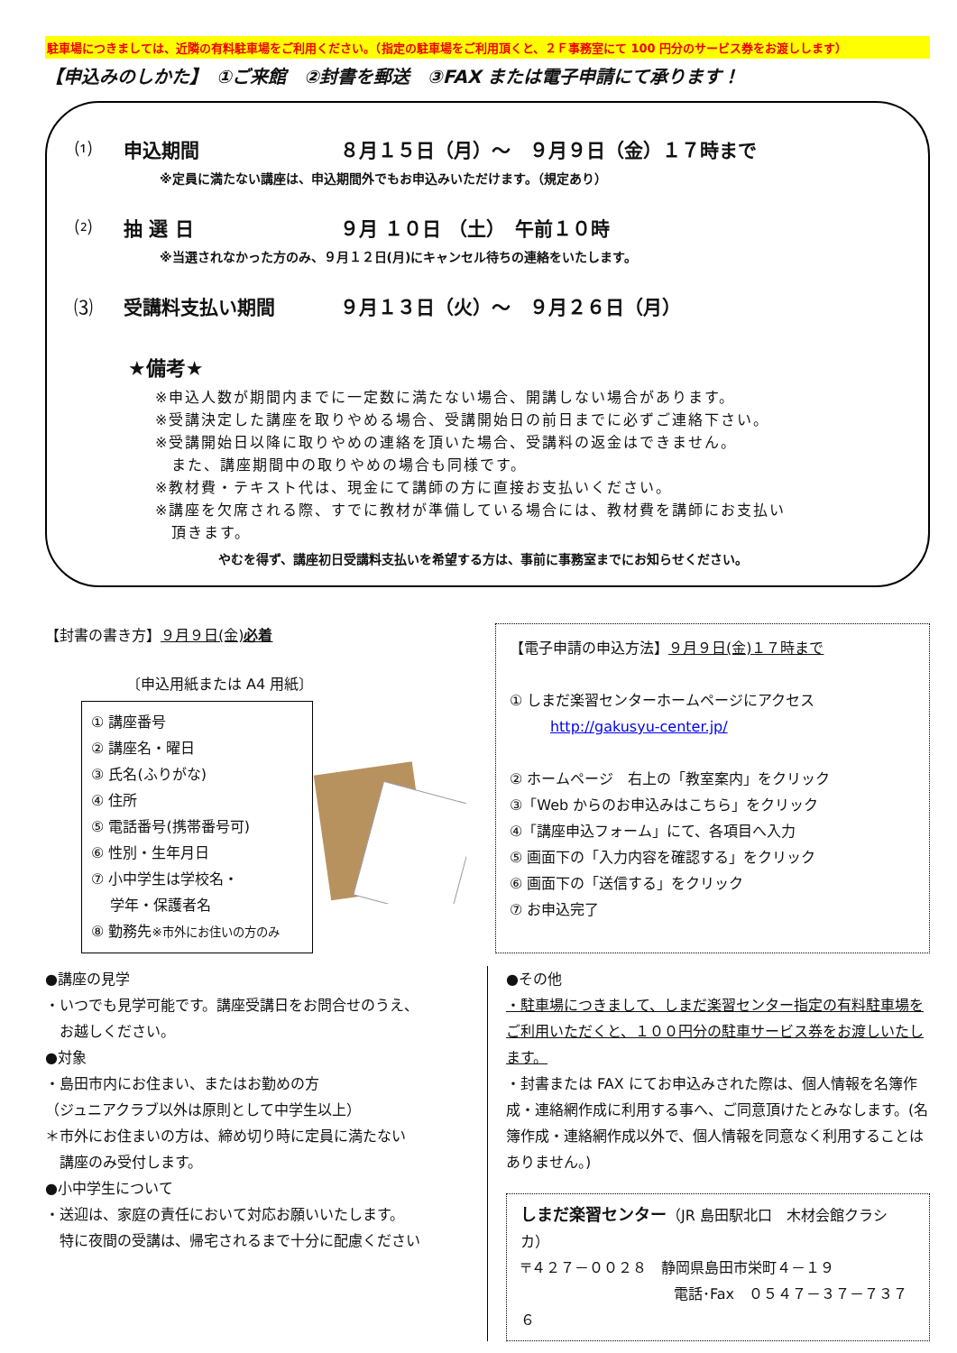駐車場につきましては、近隣の有料駐車場をご利用ください。（指定の駐車場をご利用頂くと、２Ｆ事務室にて 100 円分のサービス券をお渡しします）
【申込みのしかた】　①ご来館　②封書を郵送　③FAX または電子申請にて承ります！
⑴ 申込期間 ８月１５日（月）～　９月９日（金）１７時まで
※定員に満たない講座は、申込期間外でもお申込みいただけます。（規定あり）
⑵ 抽 選 日 ９月 １０日 （土）　午前１０時
※当選されなかった方のみ、９月１２日(月)にキャンセル待ちの連絡をいたします。
⑶ 受講料支払い期間 ９月１３日（火）～　９月２６日（月）
★備考★
※申込人数が期間内までに一定数に満たない場合、開講しない場合があります。
※受講決定した講座を取りやめる場合、受講開始日の前日までに必ずご連絡下さい。
※受講開始日以降に取りやめの連絡を頂いた場合、受講料の返金はできません。
　また、講座期間中の取りやめの場合も同様です。
※教材費・テキスト代は、現金にて講師の方に直接お支払いください。
※講座を欠席される際、すでに教材が準備している場合には、教材費を講師にお支払い
　頂きます。
やむを得ず、講座初日受講料支払いを希望する方は、事前に事務室までにお知らせください。
【封書の書き方】９月９日(金)必着
〔申込用紙または A4 用紙〕
① 講座番号
② 講座名・曜日
③ 氏名(ふりがな)
④ 住所
⑤ 電話番号(携帯番号可)
⑥ 性別・生年月日
⑦ 小中学生は学校名・
　 学年・保護者名
⑧ 勤務先※市外にお住いの方のみ
【電子申請の申込方法】９月９日(金)１７時まで
① しまだ楽習センターホームページにアクセス
http://gakusyu-center.jp/
② ホームページ　右上の「教室案内」をクリック
③「Web からのお申込みはこちら」をクリック
④「講座申込フォーム」にて、各項目へ入力
⑤ 画面下の「入力内容を確認する」をクリック
⑥ 画面下の「送信する」をクリック
⑦ お申込完了
●講座の見学
・いつでも見学可能です。講座受講日をお問合せのうえ、
　お越しください。
●対象
・島田市内にお住まい、またはお勤めの方
（ジュニアクラブ以外は原則として中学生以上）
＊市外にお住まいの方は、締め切り時に定員に満たない
　講座のみ受付します。
●小中学生について
・送迎は、家庭の責任において対応お願いいたします。
　特に夜間の受講は、帰宅されるまで十分に配慮ください
●その他
・駐車場につきまして、しまだ楽習センター指定の有料駐車場をご利用いただくと、１００円分の駐車サービス券をお渡しいたします。
・封書または FAX にてお申込みされた際は、個人情報を名簿作成・連絡網作成に利用する事へ、ご同意頂けたとみなします。(名簿作成・連絡網作成以外で、個人情報を同意なく利用することはありません。)
しまだ楽習センター（JR 島田駅北口　木材会館クラシカ）
〒４２７－００２８　静岡県島田市栄町４－１９
電話･Fax　０５４７－３７－７３７６